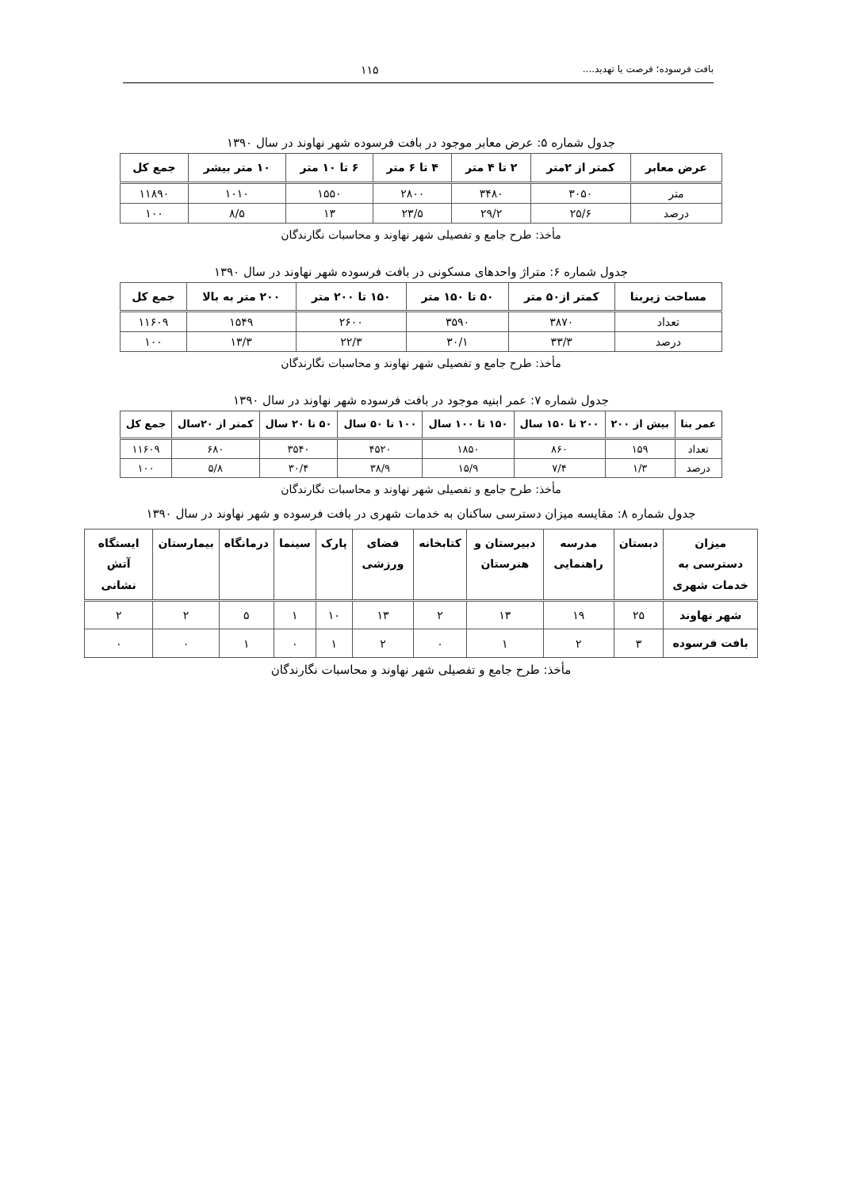بافت فرسوده؛ فرصت یا تهدید.... ۱۱۵
جدول شماره ۵: عرض معابر موجود در بافت فرسوده شهر نهاوند در سال ۱۳۹۰
| عرض معابر | کمتر از ۲متر | ۲ تا ۴ متر | ۴ تا ۶ متر | ۶ تا ۱۰ متر | ۱۰ متر بیشر | جمع کل |
| --- | --- | --- | --- | --- | --- | --- |
| متر | ۳۰۵۰ | ۳۴۸۰ | ۲۸۰۰ | ۱۵۵۰ | ۱۰۱۰ | ۱۱۸۹۰ |
| درصد | ۲۵/۶ | ۲۹/۲ | ۲۳/۵ | ۱۳ | ۸/۵ | ۱۰۰ |
مأخذ: طرح جامع و تفصیلی شهر نهاوند و محاسبات نگارندگان
جدول شماره ۶: متراژ واحدهای مسکونی در بافت فرسوده شهر نهاوند در سال ۱۳۹۰
| مساحت زیربنا | کمتر از۵۰ متر | ۵۰ تا ۱۵۰ متر | ۱۵۰ تا ۲۰۰ متر | ۲۰۰ متر به بالا | جمع کل |
| --- | --- | --- | --- | --- | --- |
| تعداد | ۳۸۷۰ | ۳۵۹۰ | ۲۶۰۰ | ۱۵۴۹ | ۱۱۶۰۹ |
| درصد | ۳۳/۳ | ۳۰/۱ | ۲۲/۳ | ۱۳/۳ | ۱۰۰ |
مأخذ: طرح جامع و تفصیلی شهر نهاوند و محاسبات نگارندگان
جدول شماره ۷: عمر ابنیه موجود در بافت فرسوده شهر نهاوند در سال ۱۳۹۰
| عمر بنا | بیش از ۲۰۰ | ۲۰۰ تا ۱۵۰ سال | ۱۵۰ تا ۱۰۰ سال | ۱۰۰ تا ۵۰ سال | ۵۰ تا ۲۰ سال | کمتر از ۲۰سال | جمع کل |
| --- | --- | --- | --- | --- | --- | --- | --- |
| تعداد | ۱۵۹ | ۸۶۰ | ۱۸۵۰ | ۴۵۲۰ | ۳۵۴۰ | ۶۸۰ | ۱۱۶۰۹ |
| درصد | ۱/۳ | ۷/۴ | ۱۵/۹ | ۳۸/۹ | ۳۰/۴ | ۵/۸ | ۱۰۰ |
مأخذ: طرح جامع و تفصیلی شهر نهاوند و محاسبات نگارندگان
جدول شماره ۸: مقایسه میزان دسترسی ساکنان به خدمات شهری در بافت فرسوده و شهر نهاوند در سال ۱۳۹۰
| میزان دسترسی به خدمات شهری | دبستان | مدرسه راهنمایی | دبیرستان و هنرستان | کتابخانه | فضای ورزشی | پارک | سینما | درمانگاه | بیمارستان | ایستگاه آتش نشانی |
| --- | --- | --- | --- | --- | --- | --- | --- | --- | --- | --- |
| شهر نهاوند | ۲۵ | ۱۹ | ۱۳ | ۲ | ۱۳ | ۱۰ | ۱ | ۵ | ۲ | ۲ |
| بافت فرسوده | ۳ | ۲ | ۱ | ۰ | ۲ | ۱ | ۰ | ۱ | ۰ | ۰ |
مأخذ: طرح جامع و تفصیلی شهر نهاوند و محاسبات نگارندگان